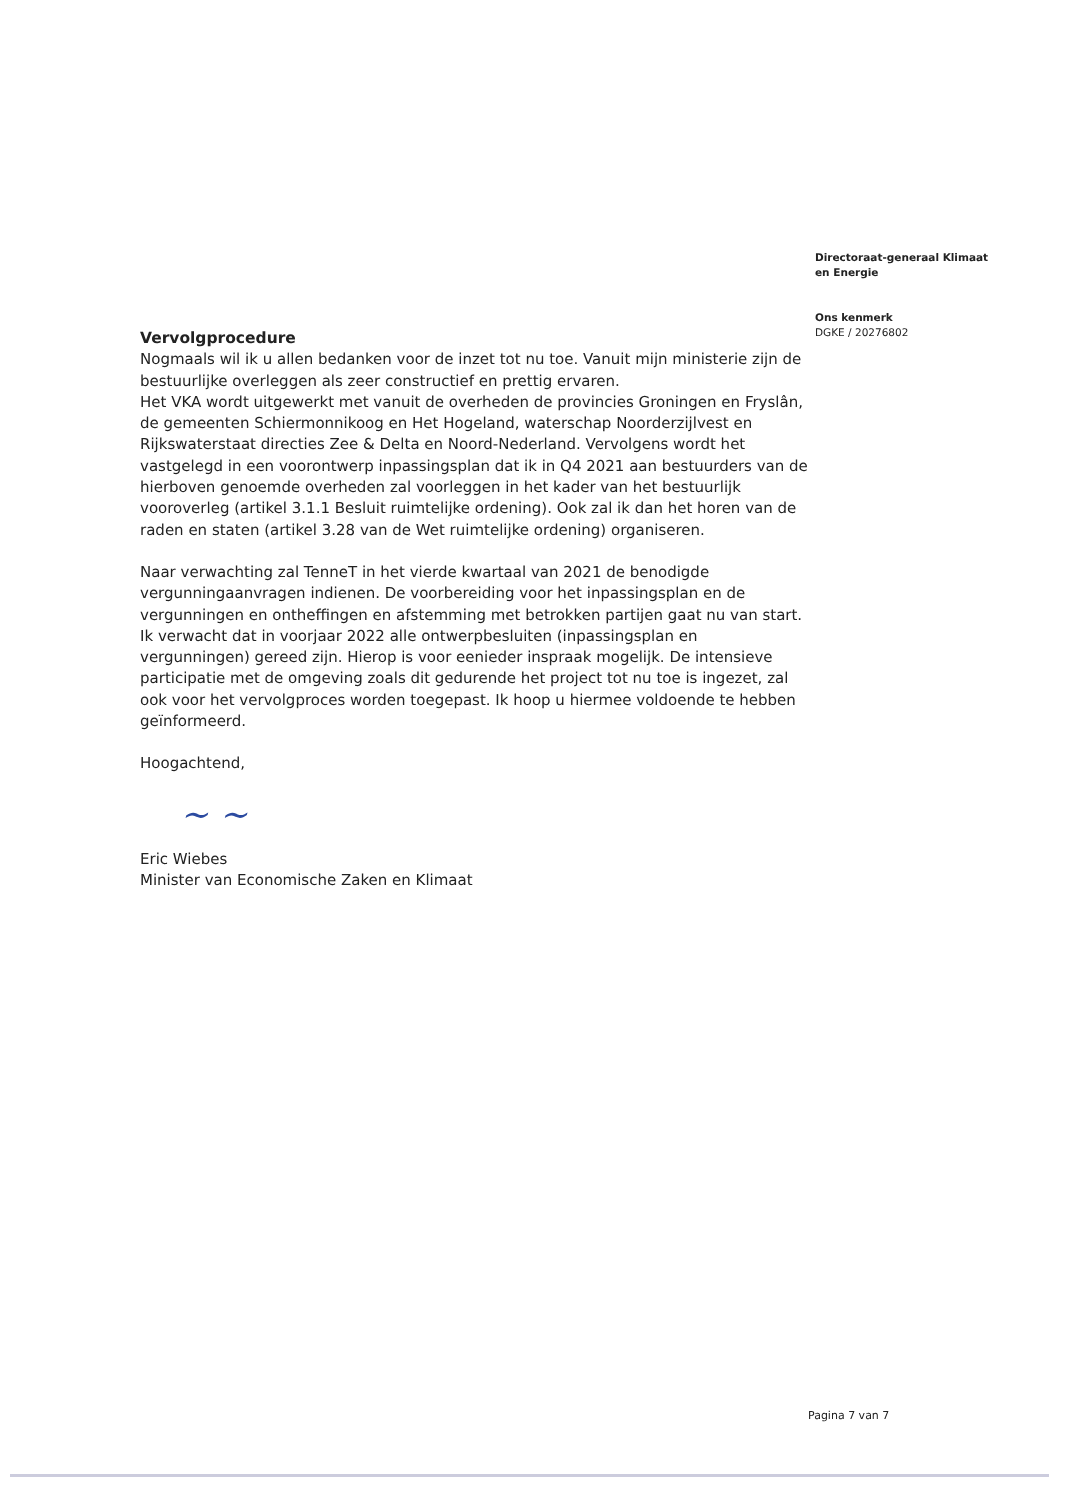Directoraat-generaal Klimaat
en Energie
Ons kenmerk
DGKE / 20276802
Vervolgprocedure
Nogmaals wil ik u allen bedanken voor de inzet tot nu toe. Vanuit mijn ministerie zijn de bestuurlijke overleggen als zeer constructief en prettig ervaren.
Het VKA wordt uitgewerkt met vanuit de overheden de provincies Groningen en Fryslân, de gemeenten Schiermonnikoog en Het Hogeland, waterschap Noorderzijlvest en Rijkswaterstaat directies Zee & Delta en Noord-Nederland. Vervolgens wordt het vastgelegd in een voorontwerp inpassingsplan dat ik in Q4 2021 aan bestuurders van de hierboven genoemde overheden zal voorleggen in het kader van het bestuurlijk vooroverleg (artikel 3.1.1 Besluit ruimtelijke ordening). Ook zal ik dan het horen van de raden en staten (artikel 3.28 van de Wet ruimtelijke ordening) organiseren.
Naar verwachting zal TenneT in het vierde kwartaal van 2021 de benodigde vergunningaanvragen indienen. De voorbereiding voor het inpassingsplan en de vergunningen en ontheffingen en afstemming met betrokken partijen gaat nu van start. Ik verwacht dat in voorjaar 2022 alle ontwerpbesluiten (inpassingsplan en vergunningen) gereed zijn. Hierop is voor eenieder inspraak mogelijk. De intensieve participatie met de omgeving zoals dit gedurende het project tot nu toe is ingezet, zal ook voor het vervolgproces worden toegepast. Ik hoop u hiermee voldoende te hebben geïnformeerd.
Hoogachtend,
~ ~
Eric Wiebes
Minister van Economische Zaken en Klimaat
Pagina 7 van 7